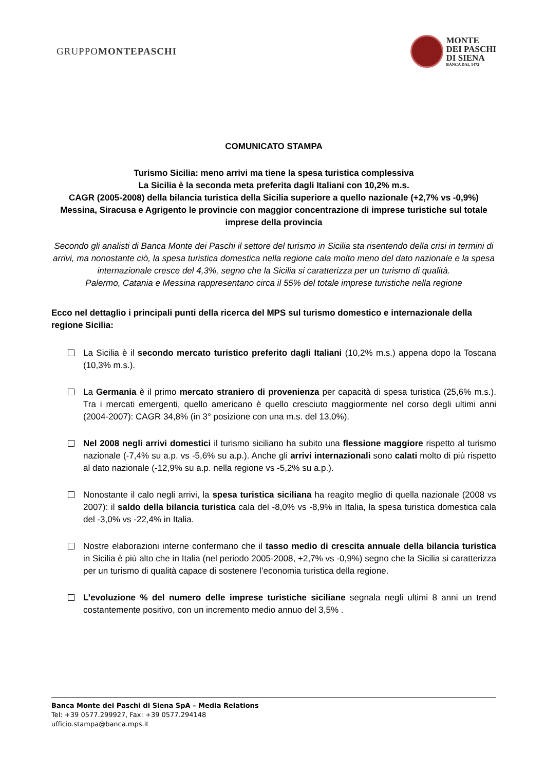GRUPPOMONTEPASCHI
MONTE
DEI PASCHI
DI SIENA
BANCA DAL 1472
COMUNICATO STAMPA
Turismo Sicilia: meno arrivi ma tiene la spesa turistica complessiva
La Sicilia è la seconda meta preferita dagli Italiani con 10,2% m.s.
CAGR (2005-2008) della bilancia turistica della Sicilia superiore a quello nazionale (+2,7% vs -0,9%)
Messina, Siracusa e Agrigento le provincie con maggior concentrazione di imprese turistiche sul totale imprese della provincia
Secondo gli analisti di Banca Monte dei Paschi il settore del turismo in Sicilia sta risentendo della crisi in termini di arrivi, ma nonostante ciò, la spesa turistica domestica nella regione cala molto meno del dato nazionale e la spesa internazionale cresce del 4,3%, segno che la Sicilia si caratterizza per un turismo di qualità.
Palermo, Catania e Messina rappresentano circa il 55% del totale imprese turistiche nella regione
Ecco nel dettaglio i principali punti della ricerca del MPS sul turismo domestico e internazionale della regione Sicilia:
La Sicilia è il secondo mercato turistico preferito dagli Italiani (10,2% m.s.) appena dopo la Toscana (10,3% m.s.).
La Germania è il primo mercato straniero di provenienza per capacità di spesa turistica (25,6% m.s.). Tra i mercati emergenti, quello americano è quello cresciuto maggiormente nel corso degli ultimi anni (2004-2007): CAGR 34,8% (in 3° posizione con una m.s. del 13,0%).
Nel 2008 negli arrivi domestici il turismo siciliano ha subito una flessione maggiore rispetto al turismo nazionale (-7,4% su a.p. vs -5,6% su a.p.). Anche gli arrivi internazionali sono calati molto di più rispetto al dato nazionale (-12,9% su a.p. nella regione vs -5,2% su a.p.).
Nonostante il calo negli arrivi, la spesa turistica siciliana ha reagito meglio di quella nazionale (2008 vs 2007): il saldo della bilancia turistica cala del -8,0% vs -8,9% in Italia, la spesa turistica domestica cala del -3,0% vs -22,4% in Italia.
Nostre elaborazioni interne confermano che il tasso medio di crescita annuale della bilancia turistica in Sicilia è più alto che in Italia (nel periodo 2005-2008, +2,7% vs -0,9%) segno che la Sicilia si caratterizza per un turismo di qualità capace di sostenere l’economia turistica della regione.
L’evoluzione % del numero delle imprese turistiche siciliane segnala negli ultimi 8 anni un trend costantemente positivo, con un incremento medio annuo del 3,5% .
Banca Monte dei Paschi di Siena SpA – Media Relations
Tel: +39 0577.299927, Fax: +39 0577.294148
ufficio.stampa@banca.mps.it